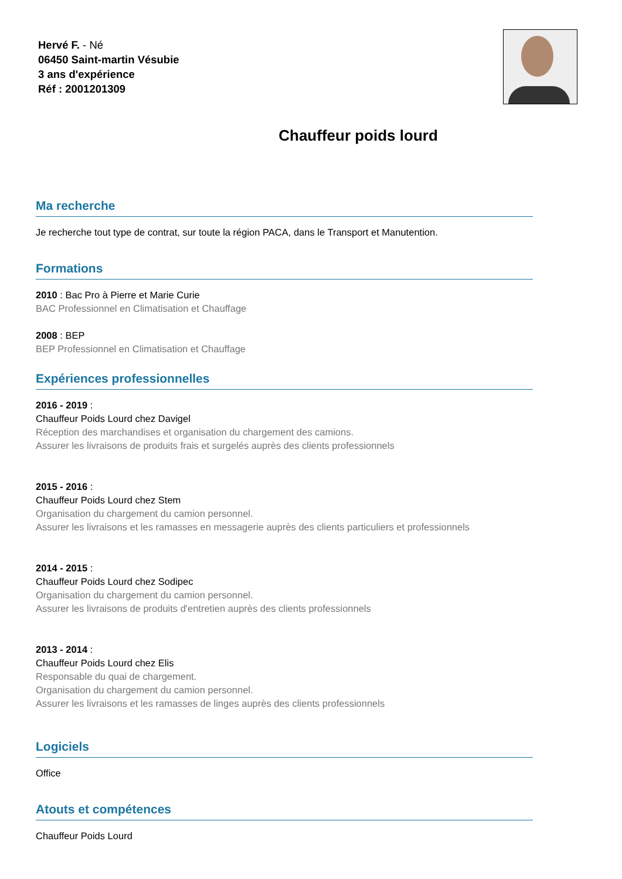Hervé F. - Né
06450 Saint-martin Vésubie
3 ans d'expérience
Réf : 2001201309
Chauffeur poids lourd
Ma recherche
Je recherche tout type de contrat, sur toute la région PACA, dans le Transport et Manutention.
Formations
2010 : Bac Pro à Pierre et Marie Curie
BAC Professionnel en Climatisation et Chauffage
2008 : BEP
BEP Professionnel en Climatisation et Chauffage
Expériences professionnelles
2016 - 2019 :
Chauffeur Poids Lourd chez Davigel
Réception des marchandises et organisation du chargement des camions.
Assurer les livraisons de produits frais et surgelés auprès des clients professionnels
2015 - 2016 :
Chauffeur Poids Lourd chez Stem
Organisation du chargement du camion personnel.
Assurer les livraisons et les ramasses en messagerie auprès des clients particuliers et professionnels
2014 - 2015 :
Chauffeur Poids Lourd chez Sodipec
Organisation du chargement du camion personnel.
Assurer les livraisons de produits d'entretien auprès des clients professionnels
2013 - 2014 :
Chauffeur Poids Lourd chez Elis
Responsable du quai de chargement.
Organisation du chargement du camion personnel.
Assurer les livraisons et les ramasses de linges auprès des clients professionnels
Logiciels
Office
Atouts et compétences
Chauffeur Poids Lourd